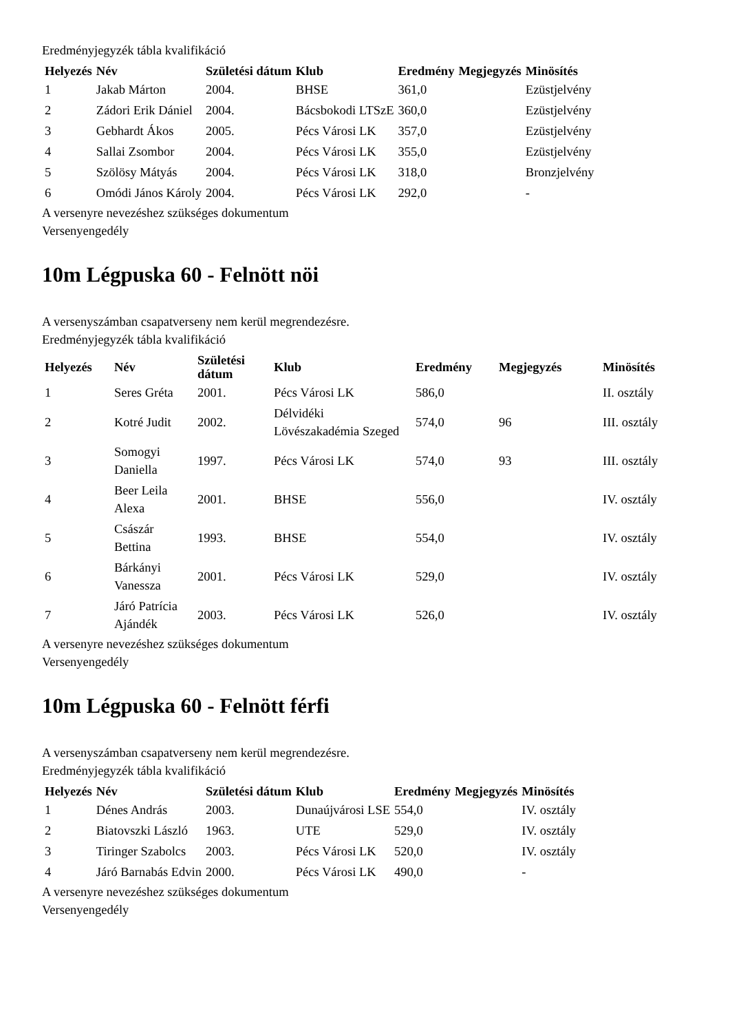Eredményjegyzék tábla kvalifikáció
| Helyezés | Név | Születési dátum | Klub | Eredmény | Megjegyzés | Minösítés |
| --- | --- | --- | --- | --- | --- | --- |
| 1 | Jakab Márton | 2004. | BHSE | 361,0 | | Ezüstjelvény |
| 2 | Zádori Erik Dániel | 2004. | Bácsbokodi LTSzE | 360,0 | | Ezüstjelvény |
| 3 | Gebhardt Ákos | 2005. | Pécs Városi LK | 357,0 | | Ezüstjelvény |
| 4 | Sallai Zsombor | 2004. | Pécs Városi LK | 355,0 | | Ezüstjelvény |
| 5 | Szölösy Mátyás | 2004. | Pécs Városi LK | 318,0 | | Bronzjelvény |
| 6 | Omódi János Károly | 2004. | Pécs Városi LK | 292,0 | | - |
A versenyre nevezéshez szükséges dokumentum
Versenyengedély
10m Légpuska 60 - Felnött nöi
A versenyszámban csapatverseny nem kerül megrendezésre.
Eredményjegyzék tábla kvalifikáció
| Helyezés | Név | Születési dátum | Klub | Eredmény | Megjegyzés | Minösítés |
| --- | --- | --- | --- | --- | --- | --- |
| 1 | Seres Gréta | 2001. | Pécs Városi LK | 586,0 | | II. osztály |
| 2 | Kotré Judit | 2002. | Délvidéki Lövészakadémia Szeged | 574,0 | 96 | III. osztály |
| 3 | Somogyi Daniella | 1997. | Pécs Városi LK | 574,0 | 93 | III. osztály |
| 4 | Beer Leila Alexa | 2001. | BHSE | 556,0 | | IV. osztály |
| 5 | Császár Bettina | 1993. | BHSE | 554,0 | | IV. osztály |
| 6 | Bárkányi Vanessza | 2001. | Pécs Városi LK | 529,0 | | IV. osztály |
| 7 | Járó Patrícia Ajándék | 2003. | Pécs Városi LK | 526,0 | | IV. osztály |
A versenyre nevezéshez szükséges dokumentum
Versenyengedély
10m Légpuska 60 - Felnött férfi
A versenyszámban csapatverseny nem kerül megrendezésre.
Eredményjegyzék tábla kvalifikáció
| Helyezés | Név | Születési dátum | Klub | Eredmény | Megjegyzés | Minösítés |
| --- | --- | --- | --- | --- | --- | --- |
| 1 | Dénes András | 2003. | Dunaújvárosi LSE | 554,0 | | IV. osztály |
| 2 | Biatovszki László | 1963. | UTE | 529,0 | | IV. osztály |
| 3 | Tiringer Szabolcs | 2003. | Pécs Városi LK | 520,0 | | IV. osztály |
| 4 | Járó Barnabás Edvin | 2000. | Pécs Városi LK | 490,0 | | - |
A versenyre nevezéshez szükséges dokumentum
Versenyengedély